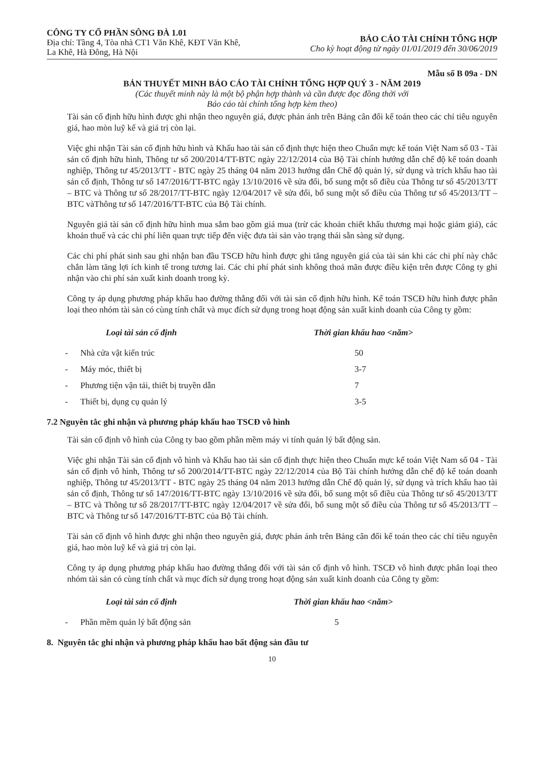CÔNG TY CỔ PHẦN SÔNG ĐÀ 1.01
Địa chỉ: Tầng 4, Tòa nhà CT1 Văn Khê, KĐT Văn Khê,
La Khê, Hà Đông, Hà Nội
BÁO CÁO TÀI CHÍNH TỔNG HỢP
Cho kỳ hoạt động từ ngày 01/01/2019 đến 30/06/2019
Mẫu số B 09a - DN
BẢN THUYẾT MINH BÁO CÁO TÀI CHÍNH TỔNG HỢP QUÝ 3 - NĂM 2019
(Các thuyết minh này là một bộ phận hợp thành và cần được đọc đồng thời với
Báo cáo tài chính tổng hợp kèm theo)
Tài sản cố định hữu hình được ghi nhận theo nguyên giá, được phản ánh trên Bảng cân đối kế toán theo các chỉ tiêu nguyên giá, hao mòn luỹ kế và giá trị còn lại.
Việc ghi nhận Tài sản cố định hữu hình và Khấu hao tài sản cố định thực hiện theo Chuẩn mực kế toán Việt Nam số 03 - Tài sản cố định hữu hình, Thông tư số 200/2014/TT-BTC ngày 22/12/2014 của Bộ Tài chính hướng dẫn chế độ kế toán doanh nghiệp, Thông tư 45/2013/TT - BTC ngày 25 tháng 04 năm 2013 hướng dẫn Chế độ quản lý, sử dụng và trích khấu hao tài sản cố định, Thông tư số 147/2016/TT-BTC ngày 13/10/2016 về sửa đổi, bổ sung một số điều của Thông tư số 45/2013/TT – BTC và Thông tư số 28/2017/TT-BTC ngày 12/04/2017 về sửa đổi, bổ sung một số điều của Thông tư số 45/2013/TT – BTC vàThông tư số 147/2016/TT-BTC của Bộ Tài chính.
Nguyên giá tài sản cố định hữu hình mua sắm bao gồm giá mua (trừ các khoản chiết khấu thương mại hoặc giảm giá), các khoản thuế và các chi phí liên quan trực tiếp đến việc đưa tài sản vào trạng thái sẵn sàng sử dụng.
Các chi phí phát sinh sau ghi nhận ban đầu TSCĐ hữu hình được ghi tăng nguyên giá của tài sản khi các chi phí này chắc chắn làm tăng lợi ích kinh tế trong tương lai. Các chi phí phát sinh không thoả mãn được điều kiện trên được Công ty ghi nhận vào chi phí sản xuất kinh doanh trong kỳ.
Công ty áp dụng phương pháp khấu hao đường thẳng đối với tài sản cố định hữu hình. Kế toán TSCĐ hữu hình được phân loại theo nhóm tài sản có cùng tính chất và mục đích sử dụng trong hoạt động sản xuất kinh doanh của Công ty gồm:
| | Loại tài sản cố định | Thời gian khấu hao <năm> |
| --- | --- | --- |
| - | Nhà cửa vật kiến trúc | 50 |
| - | Máy móc, thiết bị | 3-7 |
| - | Phương tiện vận tải, thiết bị truyền dẫn | 7 |
| - | Thiết bị, dụng cụ quản lý | 3-5 |
7.2 Nguyên tắc ghi nhận và phương pháp khấu hao TSCĐ vô hình
Tài sản cố định vô hình của Công ty bao gồm phần mềm máy vi tính quản lý bất động sản.
Việc ghi nhận Tài sản cố định vô hình và Khấu hao tài sản cố định thực hiện theo Chuẩn mực kế toán Việt Nam số 04 - Tài sản cố định vô hình, Thông tư số 200/2014/TT-BTC ngày 22/12/2014 của Bộ Tài chính hướng dẫn chế độ kế toán doanh nghiệp, Thông tư 45/2013/TT - BTC ngày 25 tháng 04 năm 2013 hướng dẫn Chế độ quản lý, sử dụng và trích khấu hao tài sản cố định, Thông tư số 147/2016/TT-BTC ngày 13/10/2016 về sửa đổi, bổ sung một số điều của Thông tư số 45/2013/TT – BTC và Thông tư số 28/2017/TT-BTC ngày 12/04/2017 về sửa đổi, bổ sung một số điều của Thông tư số 45/2013/TT – BTC và Thông tư số 147/2016/TT-BTC của Bộ Tài chính.
Tài sản cố định vô hình được ghi nhận theo nguyên giá, được phản ánh trên Bảng cân đối kế toán theo các chỉ tiêu nguyên giá, hao mòn luỹ kế và giá trị còn lại.
Công ty áp dụng phương pháp khấu hao đường thẳng đối với tài sản cố định vô hình. TSCĐ vô hình được phân loại theo nhóm tài sản có cùng tính chất và mục đích sử dụng trong hoạt động sản xuất kinh doanh của Công ty gồm:
| | Loại tài sản cố định | Thời gian khấu hao <năm> |
| --- | --- | --- |
| - | Phần mềm quản lý bất động sản | 5 |
8. Nguyên tắc ghi nhận và phương pháp khấu hao bất động sản đầu tư
10